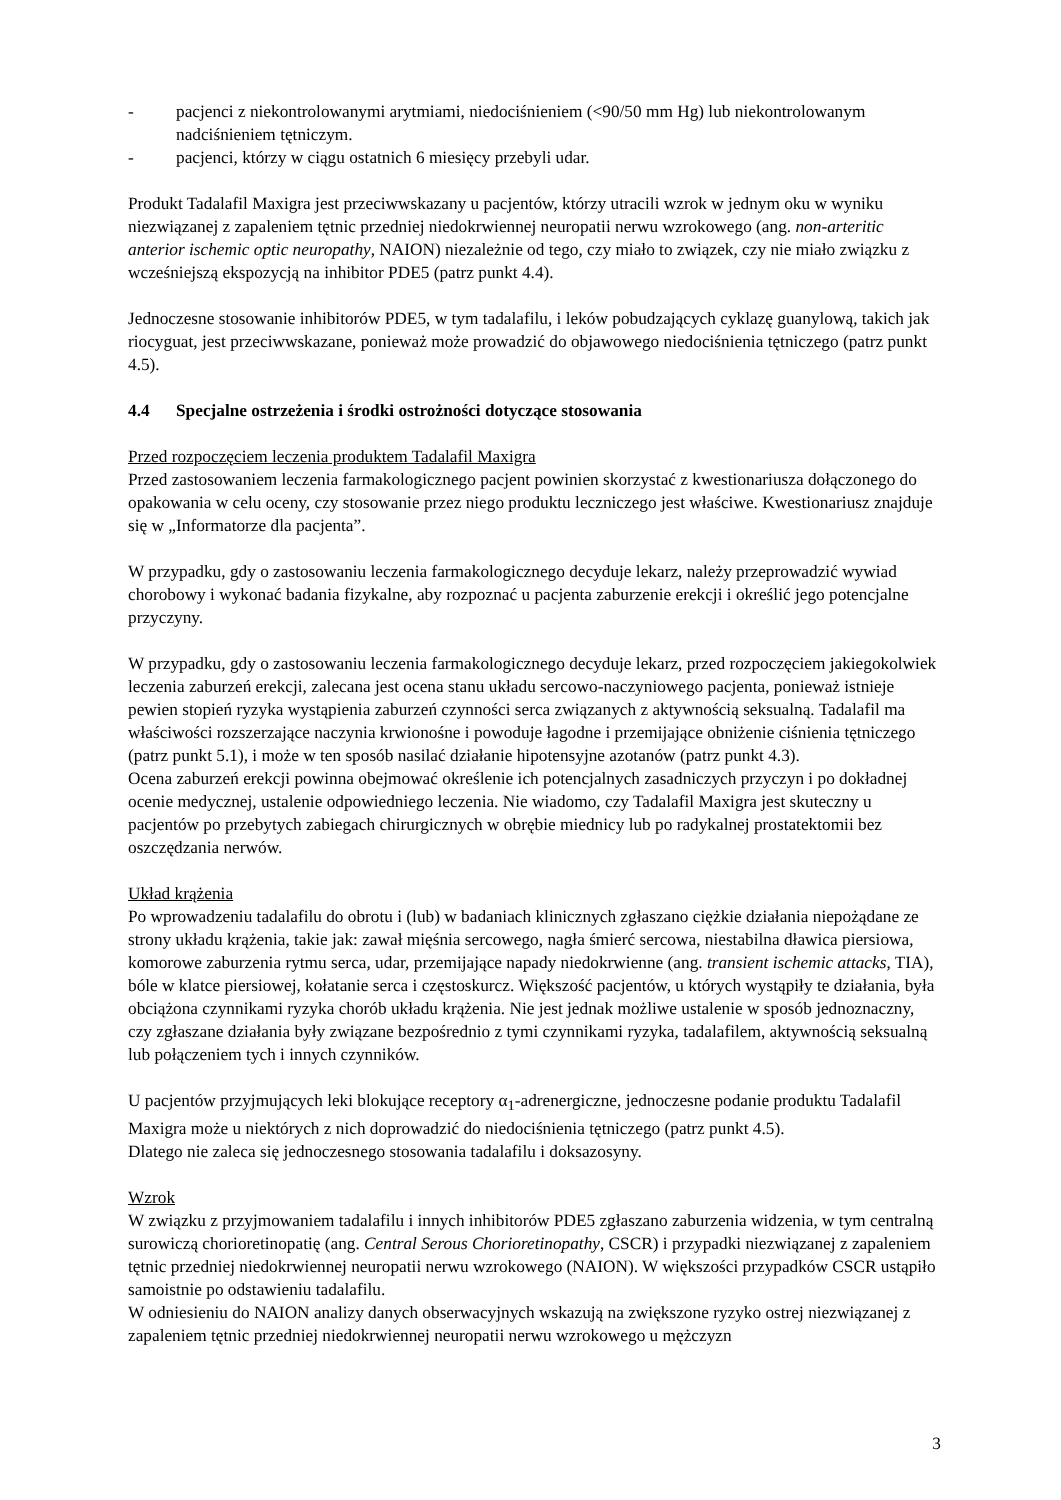- pacjenci z niekontrolowanymi arytmiami, niedociśnieniem (<90/50 mm Hg) lub niekontrolowanym nadciśnieniem tętniczym.
- pacjenci, którzy w ciągu ostatnich 6 miesięcy przebyli udar.
Produkt Tadalafil Maxigra jest przeciwwskazany u pacjentów, którzy utracili wzrok w jednym oku w wyniku niezwiązanej z zapaleniem tętnic przedniej niedokrwiennej neuropatii nerwu wzrokowego (ang. non-arteritic anterior ischemic optic neuropathy, NAION) niezależnie od tego, czy miało to związek, czy nie miało związku z wcześniejszą ekspozycją na inhibitor PDE5 (patrz punkt 4.4).
Jednoczesne stosowanie inhibitorów PDE5, w tym tadalafilu, i leków pobudzających cyklazę guanylową, takich jak riocyguat, jest przeciwwskazane, ponieważ może prowadzić do objawowego niedociśnienia tętniczego (patrz punkt 4.5).
4.4 Specjalne ostrzeżenia i środki ostrożności dotyczące stosowania
Przed rozpoczęciem leczenia produktem Tadalafil Maxigra
Przed zastosowaniem leczenia farmakologicznego pacjent powinien skorzystać z kwestionariusza dołączonego do opakowania w celu oceny, czy stosowanie przez niego produktu leczniczego jest właściwe. Kwestionariusz znajduje się w „Informatorze dla pacjenta”.
W przypadku, gdy o zastosowaniu leczenia farmakologicznego decyduje lekarz, należy przeprowadzić wywiad chorobowy i wykonać badania fizykalne, aby rozpoznać u pacjenta zaburzenie erekcji i określić jego potencjalne przyczyny.
W przypadku, gdy o zastosowaniu leczenia farmakologicznego decyduje lekarz, przed rozpoczęciem jakiegokolwiek leczenia zaburzeń erekcji, zalecana jest ocena stanu układu sercowo-naczyniowego pacjenta, ponieważ istnieje pewien stopień ryzyka wystąpienia zaburzeń czynności serca związanych z aktywnością seksualną. Tadalafil ma właściwości rozszerzające naczynia krwionośne i powoduje łagodne i przemijające obniżenie ciśnienia tętniczego (patrz punkt 5.1), i może w ten sposób nasilać działanie hipotensyjne azotanów (patrz punkt 4.3).
Ocena zaburzeń erekcji powinna obejmować określenie ich potencjalnych zasadniczych przyczyn i po dokładnej ocenie medycznej, ustalenie odpowiedniego leczenia. Nie wiadomo, czy Tadalafil Maxigra jest skuteczny u pacjentów po przebytych zabiegach chirurgicznych w obrębie miednicy lub po radykalnej prostatektomii bez oszczędzania nerwów.
Układ krążenia
Po wprowadzeniu tadalafilu do obrotu i (lub) w badaniach klinicznych zgłaszano ciężkie działania niepożądane ze strony układu krążenia, takie jak: zawał mięśnia sercowego, nagła śmierć sercowa, niestabilna dławica piersiowa, komorowe zaburzenia rytmu serca, udar, przemijające napady niedokrwienne (ang. transient ischemic attacks, TIA), bóle w klatce piersiowej, kołatanie serca i częstoskurcz. Większość pacjentów, u których wystąpiły te działania, była obciążona czynnikami ryzyka chorób układu krążenia. Nie jest jednak możliwe ustalenie w sposób jednoznaczny, czy zgłaszane działania były związane bezpośrednio z tymi czynnikami ryzyka, tadalafilem, aktywnością seksualną lub połączeniem tych i innych czynników.
U pacjentów przyjmujących leki blokujące receptory α<sub>1</sub>-adrenergiczne, jednoczesne podanie produktu Tadalafil Maxigra może u niektórych z nich doprowadzić do niedociśnienia tętniczego (patrz punkt 4.5).
Dlatego nie zaleca się jednoczesnego stosowania tadalafilu i doksazosyny.
Wzrok
W związku z przyjmowaniem tadalafilu i innych inhibitorów PDE5 zgłaszano zaburzenia widzenia, w tym centralną surowiczą chorioretinopatię (ang. Central Serous Chorioretinopathy, CSCR) i przypadki niezwiązanej z zapaleniem tętnic przedniej niedokrwiennej neuropatii nerwu wzrokowego (NAION). W większości przypadków CSCR ustąpiło samoistnie po odstawieniu tadalafilu.
W odniesieniu do NAION analizy danych obserwacyjnych wskazują na zwiększone ryzyko ostrej niezwiązanej z zapaleniem tętnic przedniej niedokrwiennej neuropatii nerwu wzrokowego u mężczyzn
3